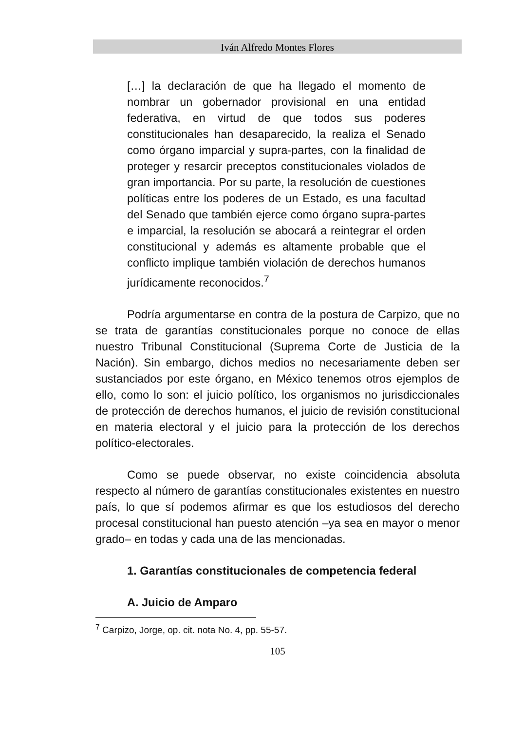Iván Alfredo Montes Flores
[…] la declaración de que ha llegado el momento de nombrar un gobernador provisional en una entidad federativa, en virtud de que todos sus poderes constitucionales han desaparecido, la realiza el Senado como órgano imparcial y supra-partes, con la finalidad de proteger y resarcir preceptos constitucionales violados de gran importancia. Por su parte, la resolución de cuestiones políticas entre los poderes de un Estado, es una facultad del Senado que también ejerce como órgano supra-partes e imparcial, la resolución se abocará a reintegrar el orden constitucional y además es altamente probable que el conflicto implique también violación de derechos humanos jurídicamente reconocidos.<sup>7</sup>
Podría argumentarse en contra de la postura de Carpizo, que no se trata de garantías constitucionales porque no conoce de ellas nuestro Tribunal Constitucional (Suprema Corte de Justicia de la Nación). Sin embargo, dichos medios no necesariamente deben ser sustanciados por este órgano, en México tenemos otros ejemplos de ello, como lo son: el juicio político, los organismos no jurisdiccionales de protección de derechos humanos, el juicio de revisión constitucional en materia electoral y el juicio para la protección de los derechos político-electorales.
Como se puede observar, no existe coincidencia absoluta respecto al número de garantías constitucionales existentes en nuestro país, lo que sí podemos afirmar es que los estudiosos del derecho procesal constitucional han puesto atención –ya sea en mayor o menor grado– en todas y cada una de las mencionadas.
1. Garantías constitucionales de competencia federal
A. Juicio de Amparo
<sup>7</sup> Carpizo, Jorge, op. cit. nota No. 4, pp. 55-57.
105